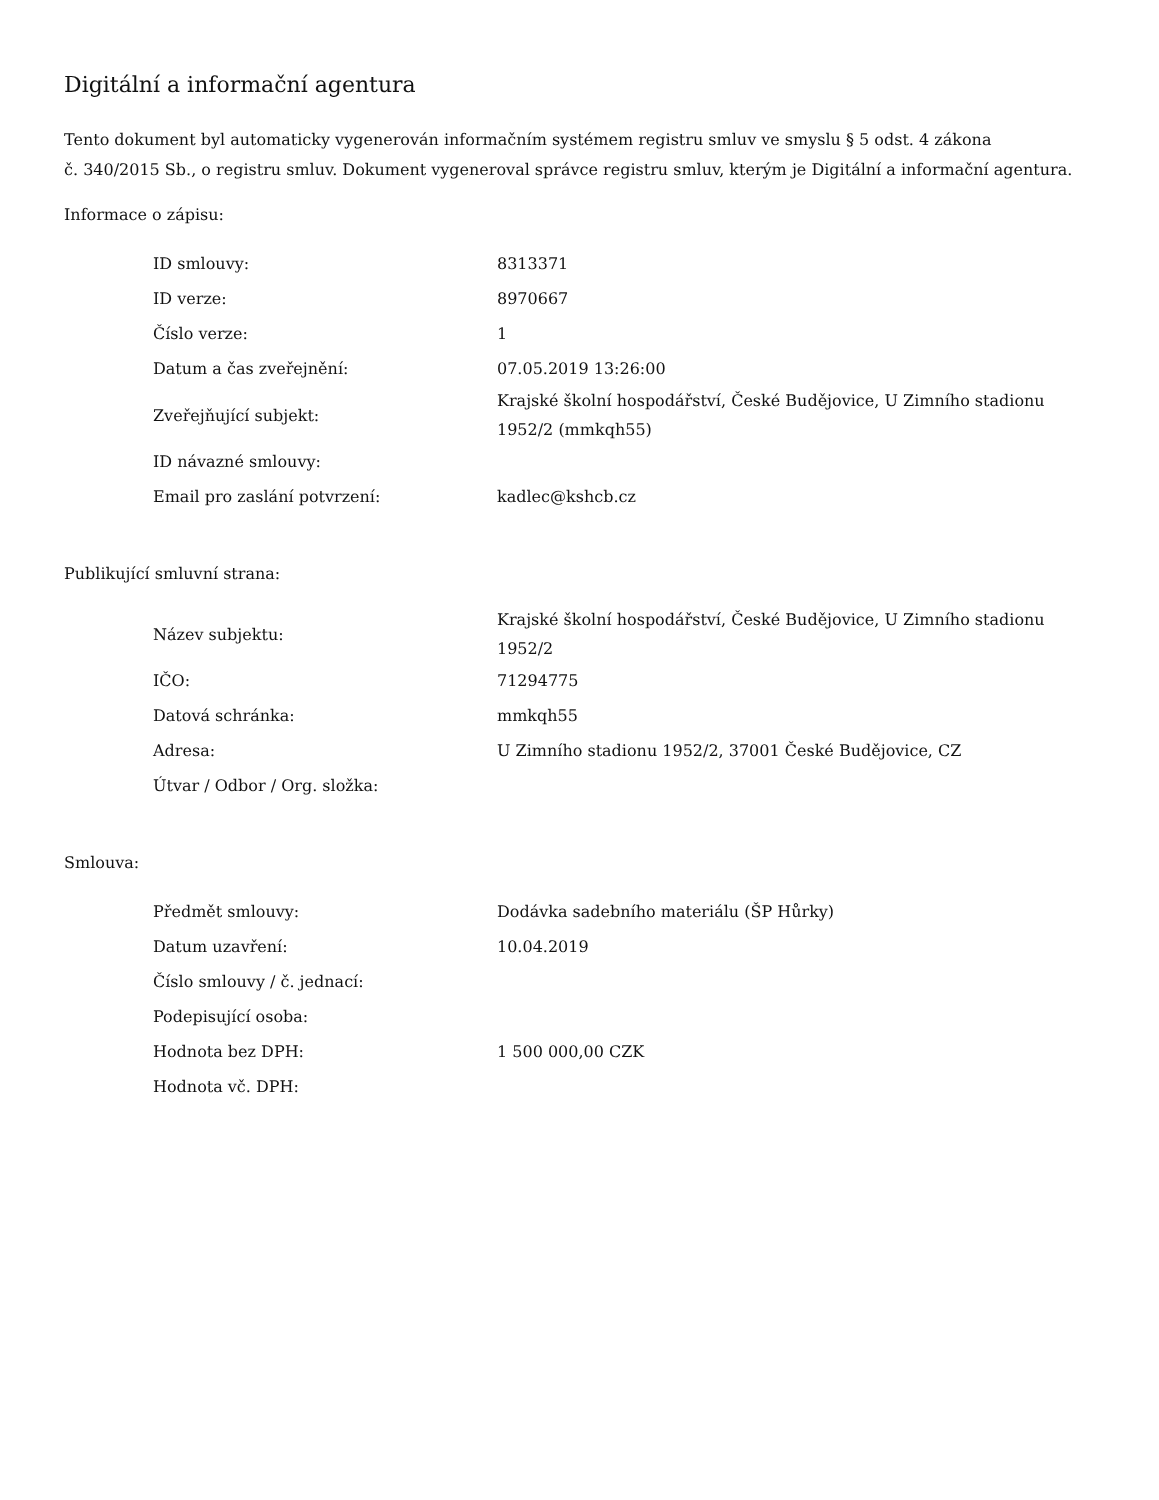Digitální a informační agentura
Tento dokument byl automaticky vygenerován informačním systémem registru smluv ve smyslu § 5 odst. 4 zákona
č. 340/2015 Sb., o registru smluv. Dokument vygeneroval správce registru smluv, kterým je Digitální a informační agentura.
Informace o zápisu:
| ID smlouvy: | 8313371 |
| ID verze: | 8970667 |
| Číslo verze: | 1 |
| Datum a čas zveřejnění: | 07.05.2019 13:26:00 |
| Zveřejňující subjekt: | Krajské školní hospodářství, České Budějovice, U Zimního stadionu 1952/2 (mmkqh55) |
| ID návazné smlouvy: | |
| Email pro zaslání potvrzení: | kadlec@kshcb.cz |
Publikující smluvní strana:
| Název subjektu: | Krajské školní hospodářství, České Budějovice, U Zimního stadionu 1952/2 |
| IČO: | 71294775 |
| Datová schránka: | mmkqh55 |
| Adresa: | U Zimního stadionu 1952/2, 37001 České Budějovice, CZ |
| Útvar / Odbor / Org. složka: | |
Smlouva:
| Předmět smlouvy: | Dodávka sadebního materiálu (ŠP Hůrky) |
| Datum uzavření: | 10.04.2019 |
| Číslo smlouvy / č. jednací: | |
| Podepisující osoba: | |
| Hodnota bez DPH: | 1 500 000,00 CZK |
| Hodnota vč. DPH: | |